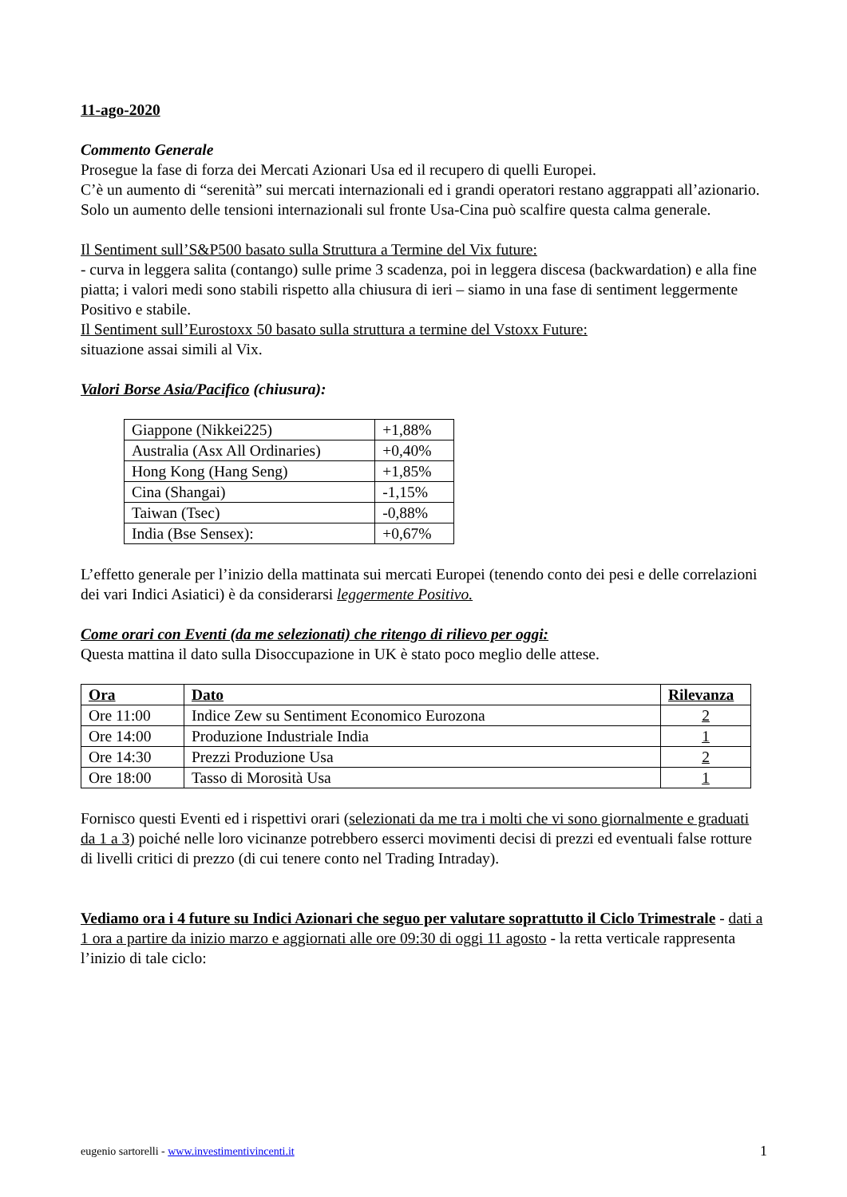11-ago-2020
Commento Generale
Prosegue la fase di forza dei Mercati Azionari Usa ed il recupero di quelli Europei.
C’è un aumento di “serenità” sui mercati internazionali ed i grandi operatori restano aggrappati all’azionario. Solo un aumento delle tensioni internazionali sul fronte Usa-Cina può scalfire questa calma generale.
Il Sentiment sull’S&P500 basato sulla Struttura a Termine del Vix future:
- curva in leggera salita (contango) sulle prime 3 scadenza, poi in leggera discesa (backwardation) e alla fine piatta; i valori medi sono stabili rispetto alla chiusura di ieri – siamo in una fase di sentiment leggermente Positivo e stabile.
Il Sentiment sull’Eurostoxx 50 basato sulla struttura a termine del Vstoxx Future:
situazione assai simili al Vix.
Valori Borse Asia/Pacifico (chiusura):
| Giappone (Nikkei225) | +1,88% |
| Australia (Asx All Ordinaries) | +0,40% |
| Hong Kong (Hang Seng) | +1,85% |
| Cina (Shangai) | -1,15% |
| Taiwan (Tsec) | -0,88% |
| India (Bse Sensex): | +0,67% |
L’effetto generale per l’inizio della mattinata sui mercati Europei (tenendo conto dei pesi e delle correlazioni dei vari Indici Asiatici) è da considerarsi leggermente Positivo.
Come orari con Eventi (da me selezionati) che ritengo di rilievo per oggi:
Questa mattina il dato sulla Disoccupazione in UK è stato poco meglio delle attese.
| Ora | Dato | Rilevanza |
| --- | --- | --- |
| Ore 11:00 | Indice Zew su Sentiment Economico Eurozona | 2 |
| Ore 14:00 | Produzione Industriale India | 1 |
| Ore 14:30 | Prezzi Produzione Usa | 2 |
| Ore 18:00 | Tasso di Morosità Usa | 1 |
Fornisco questi Eventi ed i rispettivi orari (selezionati da me tra i molti che vi sono giornalmente e graduati da 1 a 3) poiché nelle loro vicinanze potrebbero esserci movimenti decisi di prezzi ed eventuali false rotture di livelli critici di prezzo (di cui tenere conto nel Trading Intraday).
Vediamo ora i 4 future su Indici Azionari che seguo per valutare soprattutto il Ciclo Trimestrale - dati a 1 ora a partire da inizio marzo e aggiornati alle ore 09:30 di oggi 11 agosto - la retta verticale rappresenta l’inizio di tale ciclo:
eugenio sartorelli - www.investimentivincenti.it 1